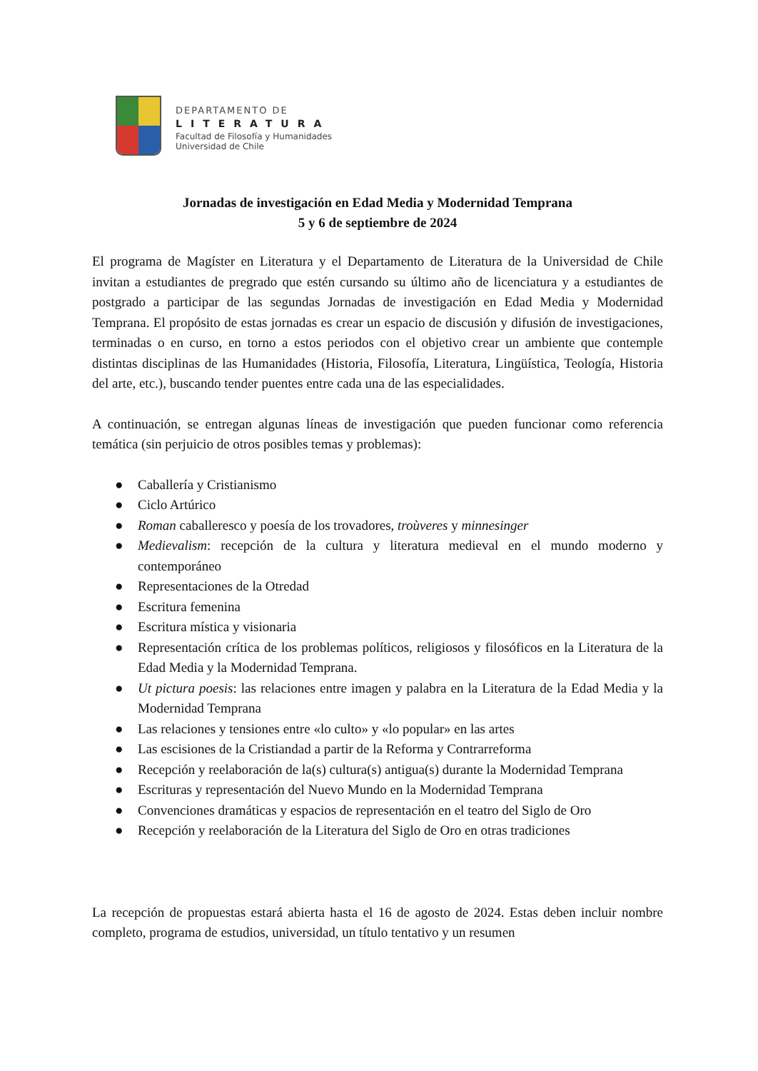DEPARTAMENTO DE
LITERATURA
Facultad de Filosofía y Humanidades
Universidad de Chile
Jornadas de investigación en Edad Media y Modernidad Temprana
5 y 6 de septiembre de 2024
El programa de Magíster en Literatura y el Departamento de Literatura de la Universidad de Chile invitan a estudiantes de pregrado que estén cursando su último año de licenciatura y a estudiantes de postgrado a participar de las segundas Jornadas de investigación en Edad Media y Modernidad Temprana. El propósito de estas jornadas es crear un espacio de discusión y difusión de investigaciones, terminadas o en curso, en torno a estos periodos con el objetivo crear un ambiente que contemple distintas disciplinas de las Humanidades (Historia, Filosofía, Literatura, Lingüística, Teología, Historia del arte, etc.), buscando tender puentes entre cada una de las especialidades.
A continuación, se entregan algunas líneas de investigación que pueden funcionar como referencia temática (sin perjuicio de otros posibles temas y problemas):
● Caballería y Cristianismo
● Ciclo Artúrico
● Roman caballeresco y poesía de los trovadores, troùveres y minnesinger
● Medievalism: recepción de la cultura y literatura medieval en el mundo moderno y contemporáneo
● Representaciones de la Otredad
● Escritura femenina
● Escritura mística y visionaria
● Representación crítica de los problemas políticos, religiosos y filosóficos en la Literatura de la Edad Media y la Modernidad Temprana.
● Ut pictura poesis: las relaciones entre imagen y palabra en la Literatura de la Edad Media y la Modernidad Temprana
● Las relaciones y tensiones entre «lo culto» y «lo popular» en las artes
● Las escisiones de la Cristiandad a partir de la Reforma y Contrarreforma
● Recepción y reelaboración de la(s) cultura(s) antigua(s) durante la Modernidad Temprana
● Escrituras y representación del Nuevo Mundo en la Modernidad Temprana
● Convenciones dramáticas y espacios de representación en el teatro del Siglo de Oro
● Recepción y reelaboración de la Literatura del Siglo de Oro en otras tradiciones
La recepción de propuestas estará abierta hasta el 16 de agosto de 2024. Estas deben incluir nombre completo, programa de estudios, universidad, un título tentativo y un resumen